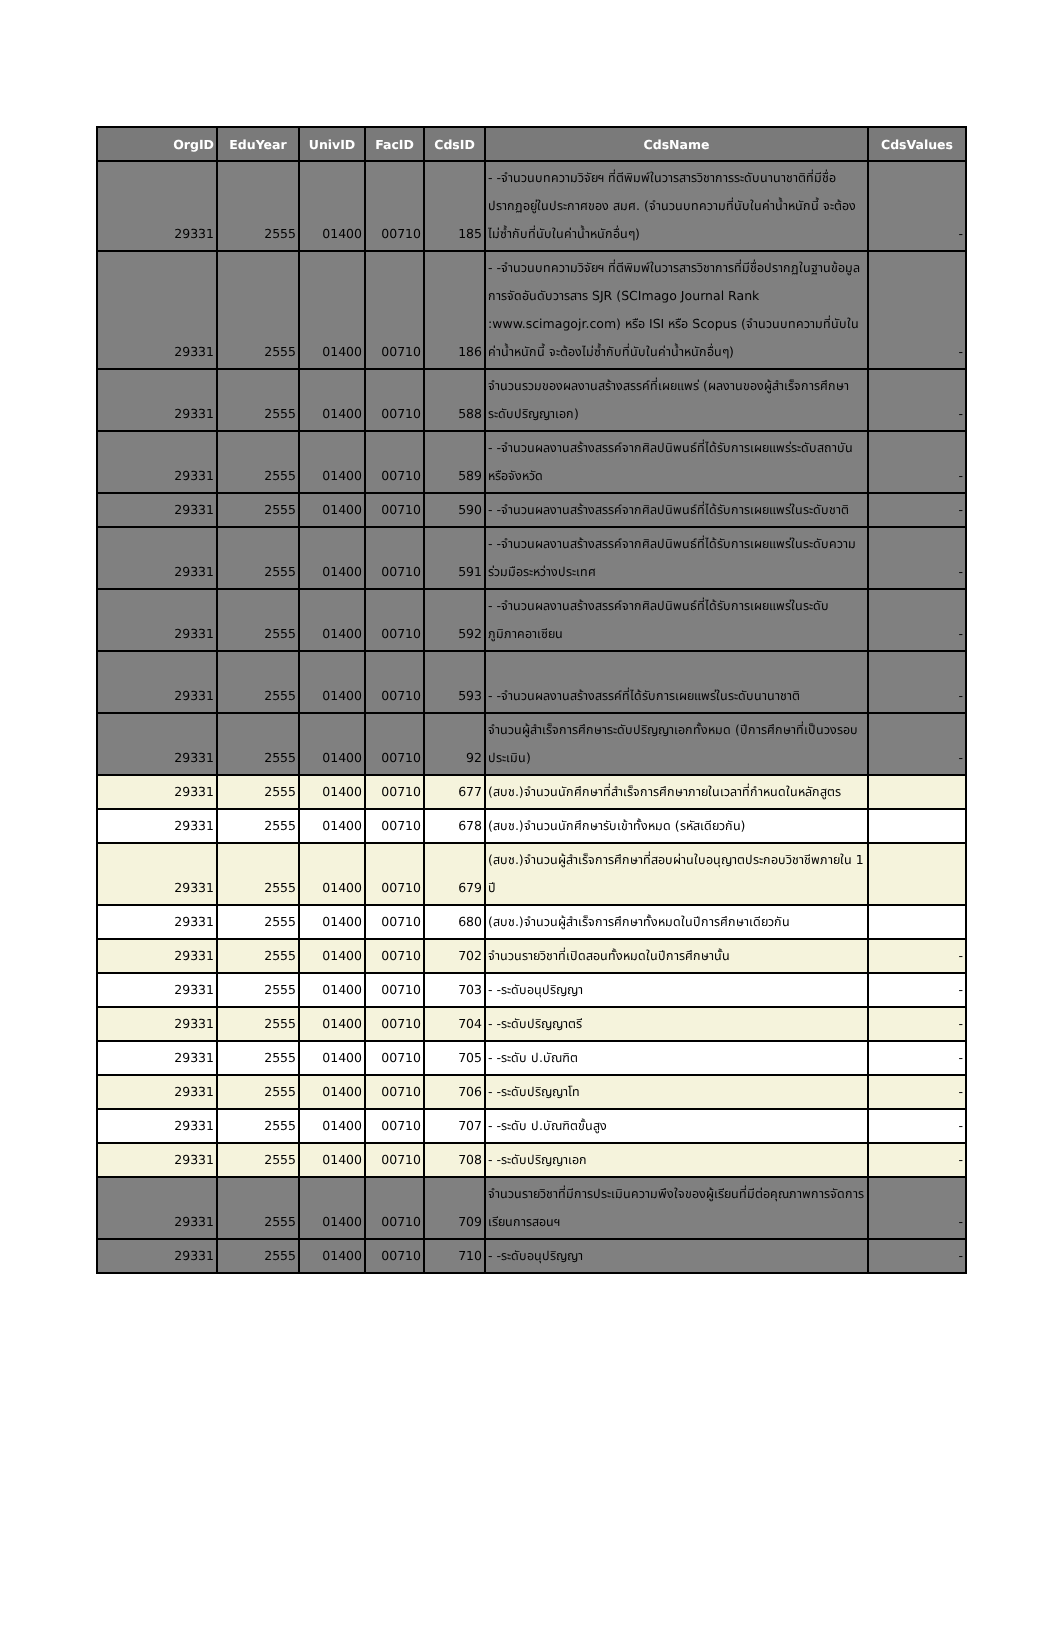| OrgID | EduYear | UnivID | FacID | CdsID | CdsName | CdsValues |
| --- | --- | --- | --- | --- | --- | --- |
| 29331 | 2555 | 01400 | 00710 | 185 | - -จำนวนบทความวิจัยฯ ที่ตีพิมพ์ในวารสารวิชาการระดับนานาชาติที่มีชื่อปรากฏอยู่ในประกาศของ สมศ. (จำนวนบทความที่นับในค่าน้ำหนักนี้ จะต้องไม่ซ้ำกับที่นับในค่าน้ำหนักอื่นๆ) | - |
| 29331 | 2555 | 01400 | 00710 | 186 | - -จำนวนบทความวิจัยฯ ที่ตีพิมพ์ในวารสารวิชาการที่มีชื่อปรากฏในฐานข้อมูลการจัดอันดับวารสาร SJR (SCImago Journal Rank :www.scimagojr.com) หรือ ISI หรือ Scopus (จำนวนบทความที่นับในค่าน้ำหนักนี้ จะต้องไม่ซ้ำกับที่นับในค่าน้ำหนักอื่นๆ) | - |
| 29331 | 2555 | 01400 | 00710 | 588 | จำนวนรวมของผลงานสร้างสรรค์ที่เผยแพร่ (ผลงานของผู้สำเร็จการศึกษาระดับปริญญาเอก) | - |
| 29331 | 2555 | 01400 | 00710 | 589 | - -จำนวนผลงานสร้างสรรค์จากศิลปนิพนธ์ที่ได้รับการเผยแพร่ระดับสถาบันหรือจังหวัด | - |
| 29331 | 2555 | 01400 | 00710 | 590 | - -จำนวนผลงานสร้างสรรค์จากศิลปนิพนธ์ที่ได้รับการเผยแพร่ในระดับชาติ | - |
| 29331 | 2555 | 01400 | 00710 | 591 | - -จำนวนผลงานสร้างสรรค์จากศิลปนิพนธ์ที่ได้รับการเผยแพร่ในระดับความร่วมมือระหว่างประเทศ | - |
| 29331 | 2555 | 01400 | 00710 | 592 | - -จำนวนผลงานสร้างสรรค์จากศิลปนิพนธ์ที่ได้รับการเผยแพร่ในระดับภูมิภาคอาเซียน | - |
| 29331 | 2555 | 01400 | 00710 | 593 | - -จำนวนผลงานสร้างสรรค์ที่ได้รับการเผยแพร่ในระดับนานาชาติ | - |
| 29331 | 2555 | 01400 | 00710 | 92 | จำนวนผู้สำเร็จการศึกษาระดับปริญญาเอกทั้งหมด (ปีการศึกษาที่เป็นวงรอบประเมิน) | - |
| 29331 | 2555 | 01400 | 00710 | 677 | (สบช.)จำนวนนักศึกษาที่สำเร็จการศึกษาภายในเวลาที่กำหนดในหลักสูตร | |
| 29331 | 2555 | 01400 | 00710 | 678 | (สบช.)จำนวนนักศึกษารับเข้าทั้งหมด (รหัสเดียวกัน) | |
| 29331 | 2555 | 01400 | 00710 | 679 | (สบช.)จำนวนผู้สำเร็จการศึกษาที่สอบผ่านใบอนุญาตประกอบวิชาชีพภายใน 1 ปี | |
| 29331 | 2555 | 01400 | 00710 | 680 | (สบช.)จำนวนผู้สำเร็จการศึกษาทั้งหมดในปีการศึกษาเดียวกัน | |
| 29331 | 2555 | 01400 | 00710 | 702 | จำนวนรายวิชาที่เปิดสอนทั้งหมดในปีการศึกษานั้น | - |
| 29331 | 2555 | 01400 | 00710 | 703 | - -ระดับอนุปริญญา | - |
| 29331 | 2555 | 01400 | 00710 | 704 | - -ระดับปริญญาตรี | - |
| 29331 | 2555 | 01400 | 00710 | 705 | - -ระดับ ป.บัณฑิต | - |
| 29331 | 2555 | 01400 | 00710 | 706 | - -ระดับปริญญาโท | - |
| 29331 | 2555 | 01400 | 00710 | 707 | - -ระดับ ป.บัณฑิตขั้นสูง | - |
| 29331 | 2555 | 01400 | 00710 | 708 | - -ระดับปริญญาเอก | - |
| 29331 | 2555 | 01400 | 00710 | 709 | จำนวนรายวิชาที่มีการประเมินความพึงใจของผู้เรียนที่มีต่อคุณภาพการจัดการเรียนการสอนฯ | - |
| 29331 | 2555 | 01400 | 00710 | 710 | - -ระดับอนุปริญญา | - |